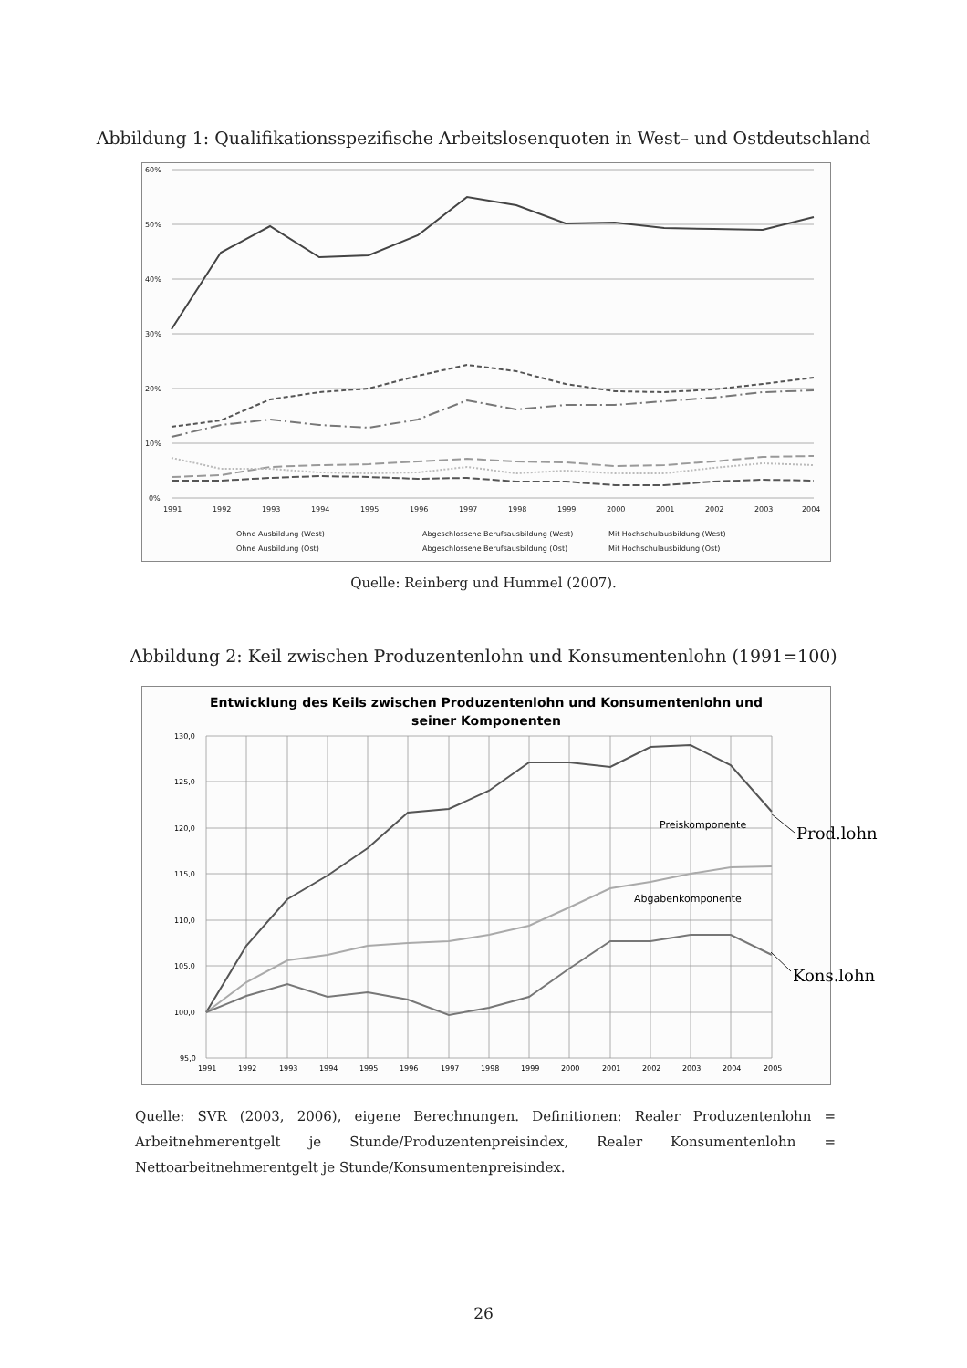Abbildung 1: Qualifikationsspezifische Arbeitslosenquoten in West– und Ostdeutschland
60%
50%
40%
30%
20%
10%
0%
1991
1992
1993
1994
1995
1996
1997
1998
1999
2000
2001
2002
2003
2004
Ohne Ausbildung (West)
Abgeschlossene Berufsausbildung (West)
Mit Hochschulausbildung (West)
Ohne Ausbildung (Ost)
Abgeschlossene Berufsausbildung (Ost)
Mit Hochschulausbildung (Ost)
Quelle: Reinberg und Hummel (2007).
Abbildung 2: Keil zwischen Produzentenlohn und Konsumentenlohn (1991=100)
Entwicklung des Keils zwischen Produzentenlohn und Konsumentenlohn und
seiner Komponenten
130,0
125,0
120,0
115,0
110,0
105,0
100,0
95,0
1991
1992
1993
1994
1995
1996
1997
1998
1999
2000
2001
2002
2003
2004
2005
Preiskomponente
Abgabenkomponente
Prod.lohn
Kons.lohn
Quelle: SVR (2003, 2006), eigene Berechnungen. Definitionen: Realer Produzentenlohn = Arbeitnehmerentgelt je Stunde/Produzentenpreisindex, Realer Konsumentenlohn = Nettoarbeitnehmerentgelt je Stunde/Konsumentenpreisindex.
26